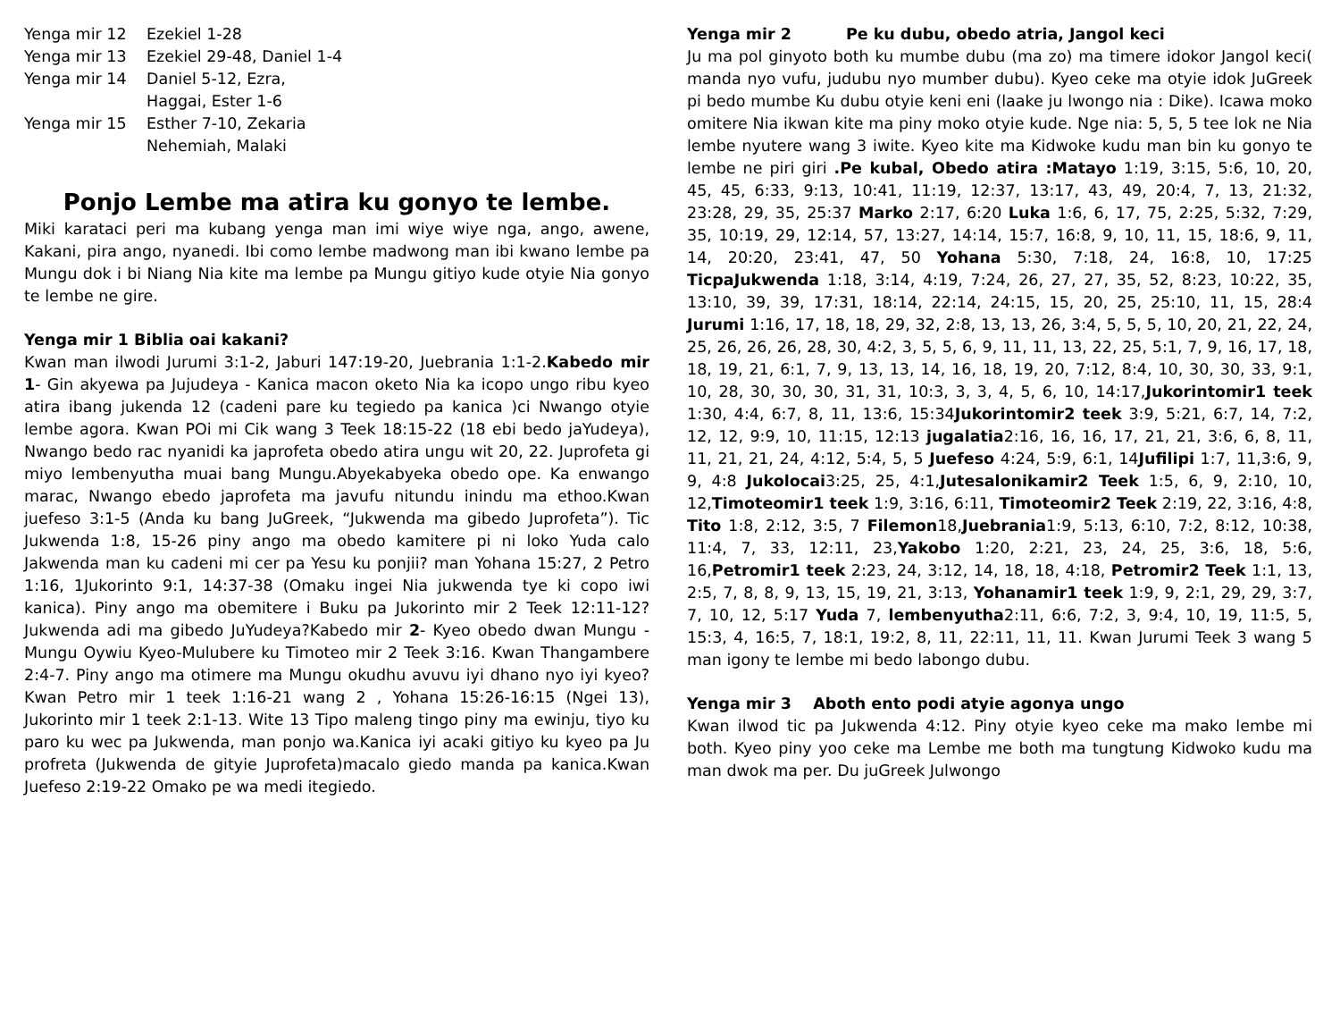Yenga mir 12
Ezekiel 1-28
Yenga mir 13
Ezekiel 29-48, Daniel 1-4
Yenga mir 14
Daniel 5-12, Ezra,
Haggai, Ester 1-6
Yenga mir 15
Esther 7-10, Zekaria
Nehemiah, Malaki
Ponjo Lembe ma atira ku gonyo te lembe.
Miki karataci peri ma kubang yenga man imi wiye wiye nga, ango, awene, Kakani, pira ango, nyanedi. Ibi como lembe madwong man ibi kwano lembe pa Mungu dok i bi Niang Nia kite ma lembe pa Mungu gitiyo kude otyie Nia gonyo te lembe ne gire.
Yenga mir 1 Biblia oai kakani?
Kwan man ilwodi Jurumi 3:1-2, Jaburi 147:19-20, Juebrania 1:1-2.Kabedo mir 1- Gin akyewa pa Jujudeya - Kanica macon oketo Nia ka icopo ungo ribu kyeo atira ibang jukenda 12 (cadeni pare ku tegiedo pa kanica )ci Nwango otyie lembe agora. Kwan POi mi Cik wang 3 Teek 18:15-22 (18 ebi bedo jaYudeya), Nwango bedo rac nyanidi ka japrofeta obedo atira ungu wit 20, 22. Juprofeta gi miyo lembenyutha muai bang Mungu.Abyekabyeka obedo ope. Ka enwango marac, Nwango ebedo japrofeta ma javufu nitundu inindu ma ethoo.Kwan juefeso 3:1-5 (Anda ku bang JuGreek, “Jukwenda ma gibedo Juprofeta”). Tic Jukwenda 1:8, 15-26 piny ango ma obedo kamitere pi ni loko Yuda calo Jakwenda man ku cadeni mi cer pa Yesu ku ponjii? man Yohana 15:27, 2 Petro 1:16, 1Jukorinto 9:1, 14:37-38 (Omaku ingei Nia jukwenda tye ki copo iwi kanica). Piny ango ma obemitere i Buku pa Jukorinto mir 2 Teek 12:11-12? Jukwenda adi ma gibedo JuYudeya?Kabedo mir 2- Kyeo obedo dwan Mungu - Mungu Oywiu Kyeo-Mulubere ku Timoteo mir 2 Teek 3:16. Kwan Thangambere 2:4-7. Piny ango ma otimere ma Mungu okudhu avuvu iyi dhano nyo iyi kyeo? Kwan Petro mir 1 teek 1:16-21 wang 2 , Yohana 15:26-16:15 (Ngei 13), Jukorinto mir 1 teek 2:1-13. Wite 13 Tipo maleng tingo piny ma ewinju, tiyo ku paro ku wec pa Jukwenda, man ponjo wa.Kanica iyi acaki gitiyo ku kyeo pa Ju profreta (Jukwenda de gityie Juprofeta)macalo giedo manda pa kanica.Kwan Juefeso 2:19-22 Omako pe wa medi itegiedo.
Yenga mir 2 Pe ku dubu, obedo atria, Jangol keci
Ju ma pol ginyoto both ku mumbe dubu (ma zo) ma timere idokor Jangol keci( manda nyo vufu, judubu nyo mumber dubu). Kyeo ceke ma otyie idok JuGreek pi bedo mumbe Ku dubu otyie keni eni (laake ju lwongo nia : Dike). Icawa moko omitere Nia ikwan kite ma piny moko otyie kude. Nge nia: 5, 5, 5 tee lok ne Nia lembe nyutere wang 3 iwite. Kyeo kite ma Kidwoke kudu man bin ku gonyo te lembe ne piri giri .Pe kubal, Obedo atira :Matayo 1:19, 3:15, 5:6, 10, 20, 45, 45, 6:33, 9:13, 10:41, 11:19, 12:37, 13:17, 43, 49, 20:4, 7, 13, 21:32, 23:28, 29, 35, 25:37 Marko 2:17, 6:20 Luka 1:6, 6, 17, 75, 2:25, 5:32, 7:29, 35, 10:19, 29, 12:14, 57, 13:27, 14:14, 15:7, 16:8, 9, 10, 11, 15, 18:6, 9, 11, 14, 20:20, 23:41, 47, 50 Yohana 5:30, 7:18, 24, 16:8, 10, 17:25 TicpaJukwenda 1:18, 3:14, 4:19, 7:24, 26, 27, 27, 35, 52, 8:23, 10:22, 35, 13:10, 39, 39, 17:31, 18:14, 22:14, 24:15, 15, 20, 25, 25:10, 11, 15, 28:4 Jurumi 1:16, 17, 18, 18, 29, 32, 2:8, 13, 13, 26, 3:4, 5, 5, 5, 10, 20, 21, 22, 24, 25, 26, 26, 26, 28, 30, 4:2, 3, 5, 5, 6, 9, 11, 11, 13, 22, 25, 5:1, 7, 9, 16, 17, 18, 18, 19, 21, 6:1, 7, 9, 13, 13, 14, 16, 18, 19, 20, 7:12, 8:4, 10, 30, 30, 33, 9:1, 10, 28, 30, 30, 30, 31, 31, 10:3, 3, 3, 4, 5, 6, 10, 14:17,Jukorintomir1 teek 1:30, 4:4, 6:7, 8, 11, 13:6, 15:34Jukorintomir2 teek 3:9, 5:21, 6:7, 14, 7:2, 12, 12, 9:9, 10, 11:15, 12:13 jugalatia2:16, 16, 16, 17, 21, 21, 3:6, 6, 8, 11, 11, 21, 21, 24, 4:12, 5:4, 5, 5 Juefeso 4:24, 5:9, 6:1, 14Jufilipi 1:7, 11,3:6, 9, 9, 4:8 Jukolocai3:25, 25, 4:1,Jutesalonikamir2 Teek 1:5, 6, 9, 2:10, 10, 12,Timoteomir1 teek 1:9, 3:16, 6:11, Timoteomir2 Teek 2:19, 22, 3:16, 4:8, Tito 1:8, 2:12, 3:5, 7 Filemon18,Juebrania1:9, 5:13, 6:10, 7:2, 8:12, 10:38, 11:4, 7, 33, 12:11, 23,Yakobo 1:20, 2:21, 23, 24, 25, 3:6, 18, 5:6, 16,Petromir1 teek 2:23, 24, 3:12, 14, 18, 18, 4:18, Petromir2 Teek 1:1, 13, 2:5, 7, 8, 8, 9, 13, 15, 19, 21, 3:13, Yohanamir1 teek 1:9, 9, 2:1, 29, 29, 3:7, 7, 10, 12, 5:17 Yuda 7, lembenyutha2:11, 6:6, 7:2, 3, 9:4, 10, 19, 11:5, 5, 15:3, 4, 16:5, 7, 18:1, 19:2, 8, 11, 22:11, 11, 11. Kwan Jurumi Teek 3 wang 5 man igony te lembe mi bedo labongo dubu.
Yenga mir 3 Aboth ento podi atyie agonya ungo
Kwan ilwod tic pa Jukwenda 4:12. Piny otyie kyeo ceke ma mako lembe mi both. Kyeo piny yoo ceke ma Lembe me both ma tungtung Kidwoko kudu ma man dwok ma per. Du juGreek Julwongo